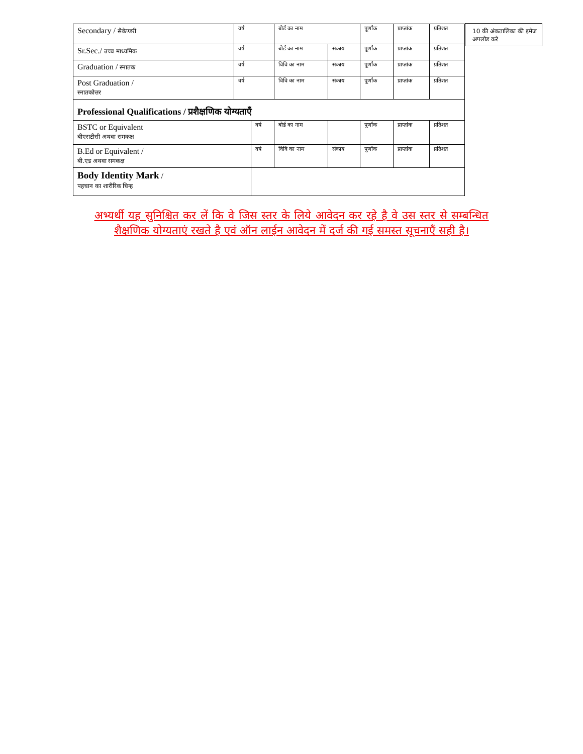10 की अंकतालिका की इमेज अपलोड करे
| Secondary / सैकेण्डरी | वर्ष | | बोर्ड का नाम | | | पूर्णांक | प्राप्तांक | प्रतिशत |
| Sr.Sec./ उच्च माध्यमिक | वर्ष | | बोर्ड का नाम | | संकाय | पूर्णांक | प्राप्तांक | प्रतिशत |
| Graduation / स्नातक | वर्ष | | विवि का नाम | | संकाय | पूर्णांक | प्राप्तांक | प्रतिशत |
| Post Graduation / स्नातकोत्तर | वर्ष | | विवि का नाम | | संकाय | पूर्णांक | प्राप्तांक | प्रतिशत |
| Professional Qualifications / प्रशैक्षणिक योग्यताएँ | | | | | | | | |
| BSTC or Equivalent बीएसटीसी अथवा समकक्ष | | वर्ष | | बोर्ड का नाम | | पूर्णांक | प्राप्तांक | प्रतिशत |
| B.Ed or Equivalent / बी.एड अथवा समकक्ष | | वर्ष | | विवि का नाम | संकाय | पूर्णांक | प्राप्तांक | प्रतिशत |
| Body Identity Mark / पहचान का शारीरिक चिन्ह | | | | | | | | |
अभ्यर्थी यह सुनिश्चित कर लें कि वे जिस स्तर के लिये आवेदन कर रहे है वे उस स्तर से सम्बन्धित शैक्षणिक योग्यताएं रखते है एवं ऑन लाईन आवेदन में दर्ज की गई समस्त सूचनाएँ सही है।